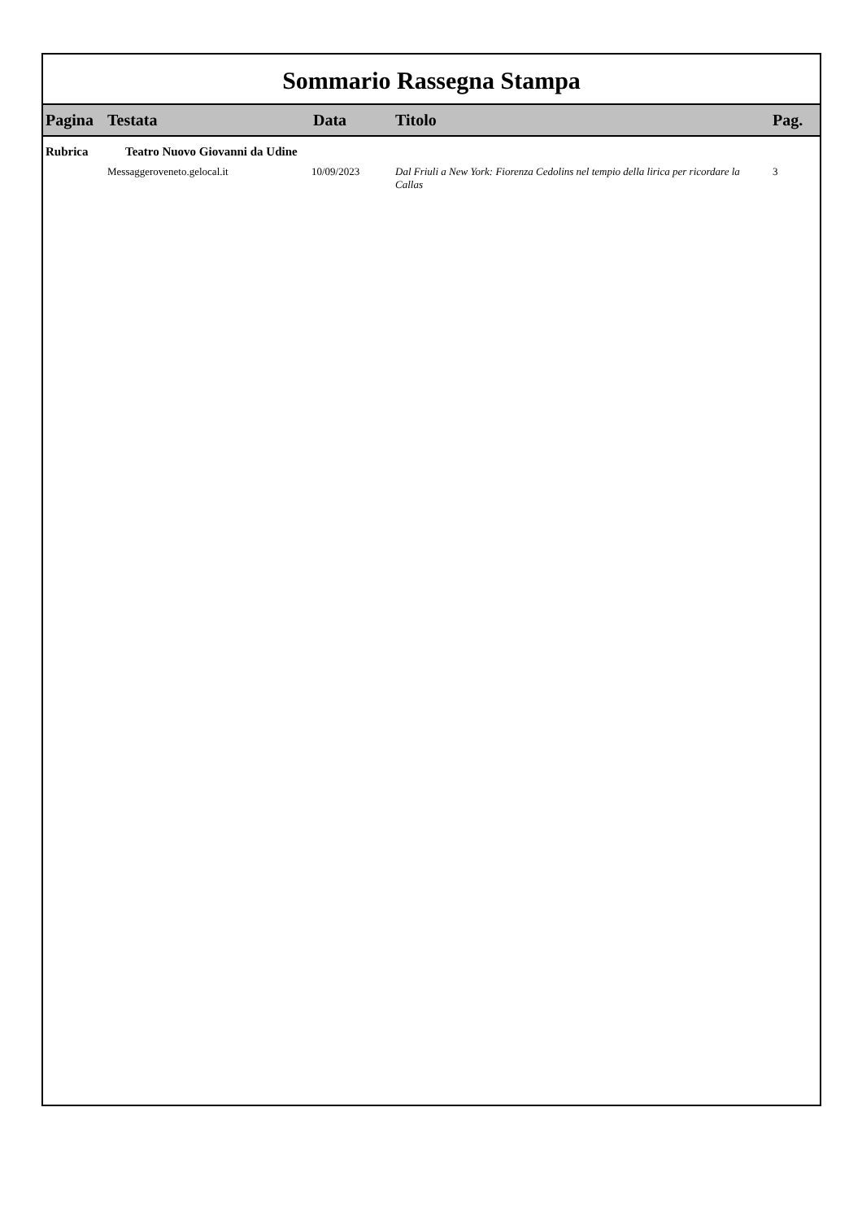Sommario Rassegna Stampa
| Pagina | Testata | Data | Titolo | Pag. |
| --- | --- | --- | --- | --- |
| Rubrica | Teatro Nuovo Giovanni da Udine | | | |
| | Messaggeroveneto.gelocal.it | 10/09/2023 | Dal Friuli a New York: Fiorenza Cedolins nel tempio della lirica per ricordare la Callas | 3 |